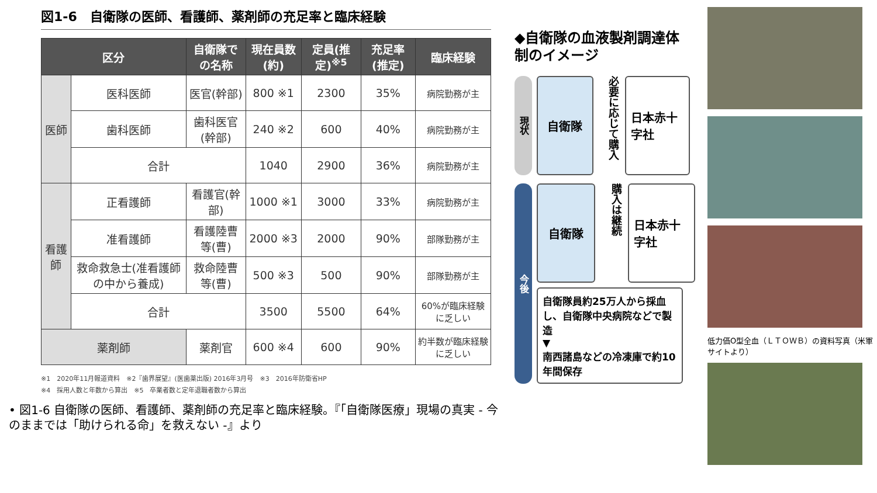図1-6　自衛隊の医師、看護師、薬剤師の充足率と臨床経験
| 区分 | | 自衛隊での名称 | 現在員数(約) | 定員(推定)<sup>※5</sup> | 充足率(推定) | 臨床経験 |
| --- | --- | --- | --- | --- | --- | --- |
| 医師 | 医科医師 | 医官(幹部) | 800 ※1 | 2300 | 35% | 病院勤務が主 |
| | 歯科医師 | 歯科医官(幹部) | 240 ※2 | 600 | 40% | 病院勤務が主 |
| | 合計 | | 1040 | 2900 | 36% | 病院勤務が主 |
| 看護師 | 正看護師 | 看護官(幹部) | 1000 ※1 | 3000 | 33% | 病院勤務が主 |
| | 准看護師 | 看護陸曹等(曹) | 2000 ※3 | 2000 | 90% | 部隊勤務が主 |
| | 救命救急士(准看護師の中から養成) | 救命陸曹等(曹) | 500 ※3 | 500 | 90% | 部隊勤務が主 |
| | 合計 | | 3500 | 5500 | 64% | 60%が臨床経験に乏しい |
| 薬剤師 | | 薬剤官 | 600 ※4 | 600 | 90% | 約半数が臨床経験に乏しい |
※1　2020年11月報道資料　※2『歯界展望』(医歯薬出版) 2016年3月号　※3　2016年防衛省HP
※4　採用人数と年数から算出　※5　卒業者数と定年退職者数から算出
• 図1-6 自衛隊の医師、看護師、薬剤師の充足率と臨床経験。『「自衛隊医療」現場の真実 - 今のままでは「助けられる命」を救えない -』より
◆自衛隊の血液製剤調達体制のイメージ
現状
自衛隊
必要に応じて購入
日本赤十字社
今後
自衛隊
購入は継続
日本赤十字社
自衛隊員約25万人から採血し、自衛隊中央病院などで製造
▼
南西諸島などの冷凍庫で約10年間保存
低力価O型全血（ＬＴＯＷＢ）の資料写真（米軍サイトより）